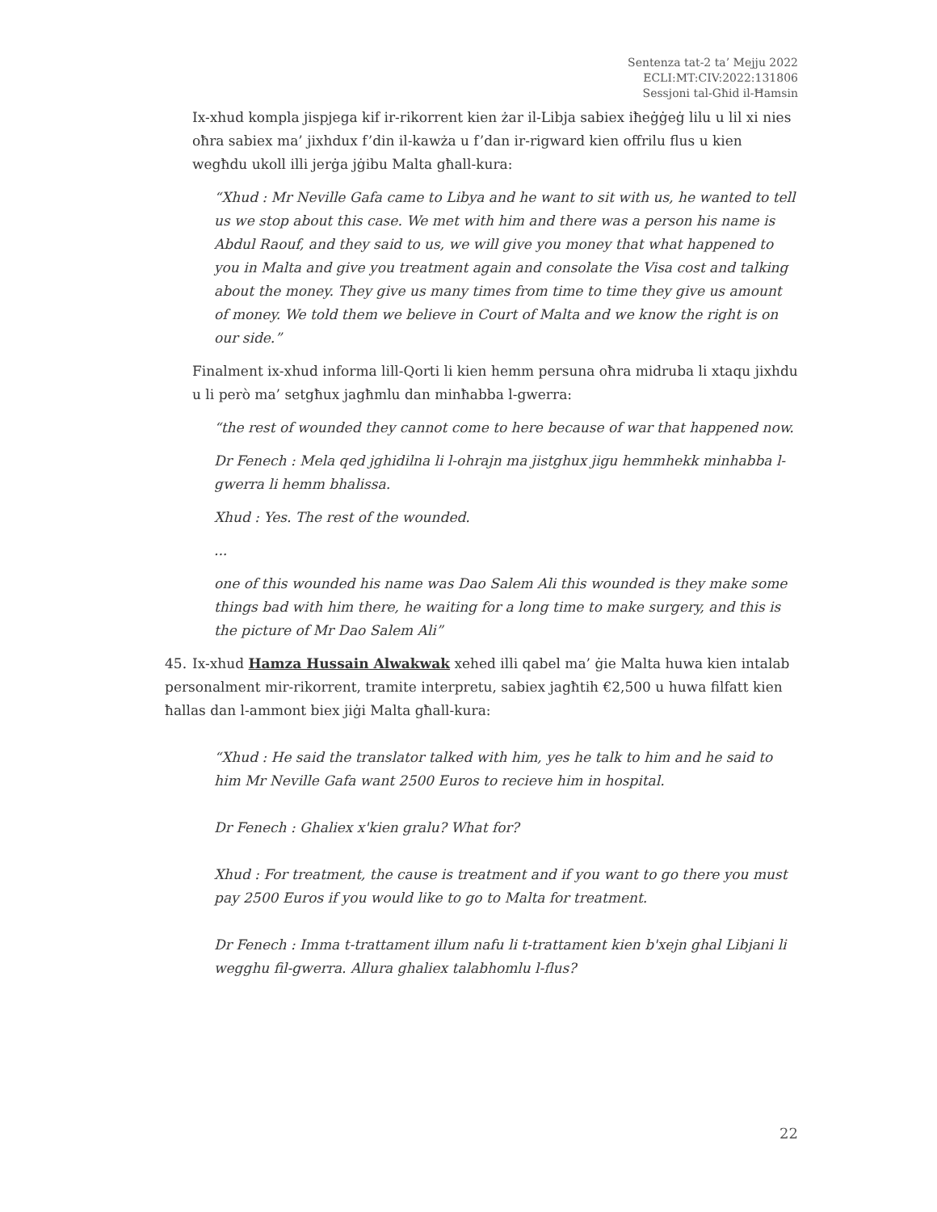Sentenza tat-2 ta’ Mejju 2022
ECLI:MT:CIV:2022:131806
Sessjoni tal-Għid il-Ħamsin
Ix-xhud kompla jispjega kif ir-rikorrent kien żar il-Libja sabiex iħeġġeġ lilu u lil xi nies oħra sabiex ma’ jixhdux f’din il-kawża u f’dan ir-rigward kien offrilu flus u kien wegħdu ukoll illi jerġa jġibu Malta għall-kura:
“Xhud : Mr Neville Gafa came to Libya and he want to sit with us, he wanted to tell us we stop about this case. We met with him and there was a person his name is Abdul Raouf, and they said to us, we will give you money that what happened to you in Malta and give you treatment again and consolate the Visa cost and talking about the money. They give us many times from time to time they give us amount of money. We told them we believe in Court of Malta and we know the right is on our side.”
Finalment ix-xhud informa lill-Qorti li kien hemm persuna oħra midruba li xtaqu jixhdu u li però ma’ setgħux jagħmlu dan minħabba l-gwerra:
“the rest of wounded they cannot come to here because of war that happened now.
Dr Fenech : Mela qed jghidilna li l-ohrajn ma jistghux jigu hemmhekk minhabba l-gwerra li hemm bhalissa.
Xhud : Yes. The rest of the wounded.
...
one of this wounded his name was Dao Salem Ali this wounded is they make some things bad with him there, he waiting for a long time to make surgery, and this is the picture of Mr Dao Salem Ali”
45. Ix-xhud Hamza Hussain Alwakwak xehed illi qabel ma’ ġie Malta huwa kien intalab personalment mir-rikorrent, tramite interpretu, sabiex jagħtih €2,500 u huwa filfatt kien ħallas dan l-ammont biex jiġi Malta għall-kura:
“Xhud : He said the translator talked with him, yes he talk to him and he said to him Mr Neville Gafa want 2500 Euros to recieve him in hospital.
Dr Fenech : Ghaliex x'kien gralu? What for?
Xhud : For treatment, the cause is treatment and if you want to go there you must pay 2500 Euros if you would like to go to Malta for treatment.
Dr Fenech : Imma t-trattament illum nafu li t-trattament kien b'xejn ghal Libjani li wegghu fil-gwerra. Allura ghaliex talabhomlu l-flus?
22